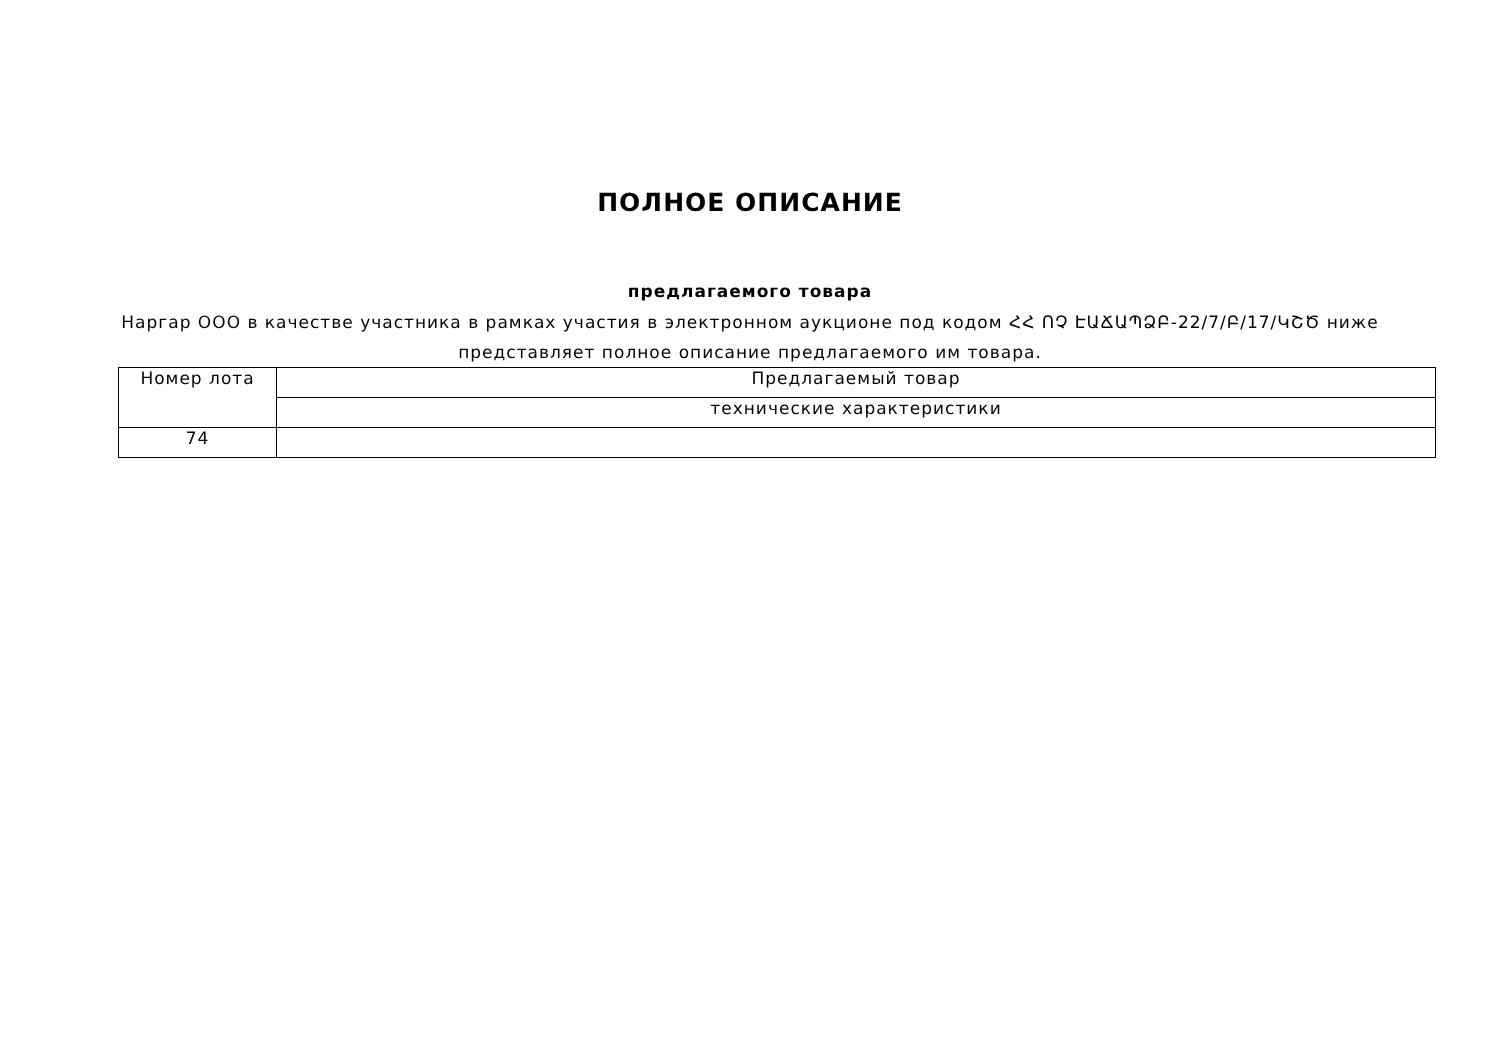ПОЛНОЕ ОПИСАНИЕ
предлагаемого товара
Наргар ООО в качестве участника в рамках участия в электронном аукционе под кодом ՀՀ ՈՉ ԷԱՃԱՊՁԲ-22/7/Բ/17/ԿՇԾ ниже представляет полное описание предлагаемого им товара.
| Номер лота | Предлагаемый товар |
| --- | --- |
| | технические характеристики |
| 74 | |